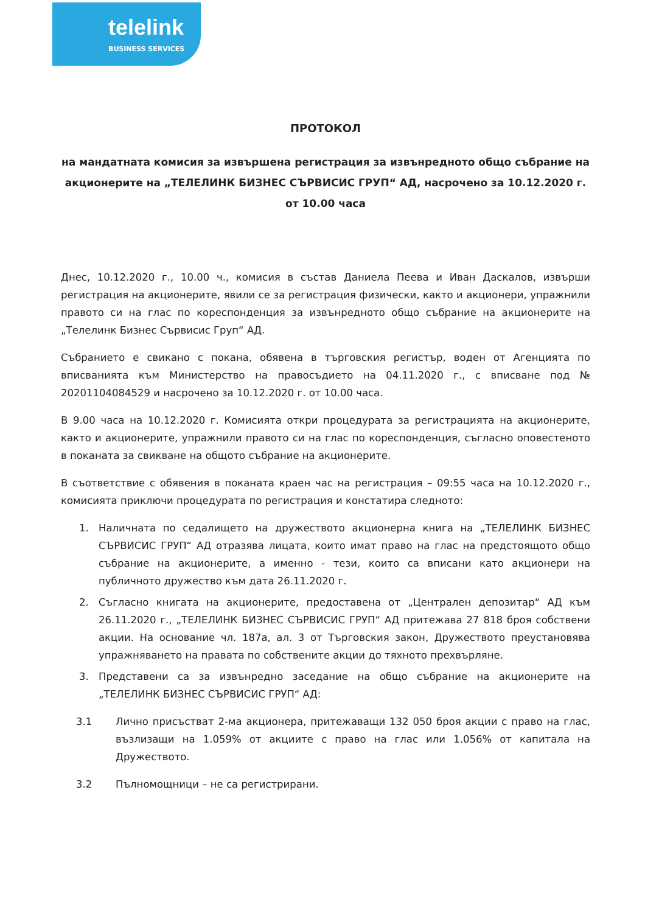telelink
BUSINESS SERVICES
ПРОТОКОЛ
на мандатната комисия за извършена регистрация за извънредното общо събрание на акционерите на „ТЕЛЕЛИНК БИЗНЕС СЪРВИСИС ГРУП“ АД, насрочено за 10.12.2020 г. от 10.00 часа
Днес, 10.12.2020 г., 10.00 ч., комисия в състав Даниела Пеева и Иван Даскалов, извърши регистрация на акционерите, явили се за регистрация физически, както и акционери, упражнили правото си на глас по кореспонденция за извънредното общо събрание на акционерите на „Телелинк Бизнес Сървисис Груп“ АД.
Събранието е свикано с покана, обявена в търговския регистър, воден от Агенцията по вписванията към Министерство на правосъдието на 04.11.2020 г., с вписване под № 20201104084529 и насрочено за 10.12.2020 г. от 10.00 часа.
В 9.00 часа на 10.12.2020 г. Комисията откри процедурата за регистрацията на акционерите, както и акционерите, упражнили правото си на глас по кореспонденция, съгласно оповестеното в поканата за свикване на общото събрание на акционерите.
В съответствие с обявения в поканата краен час на регистрация – 09:55 часа на 10.12.2020 г., комисията приключи процедурата по регистрация и констатира следното:
1. Наличната по седалището на дружеството акционерна книга на „ТЕЛЕЛИНК БИЗНЕС СЪРВИСИС ГРУП“ АД отразява лицата, които имат право на глас на предстоящото общо събрание на акционерите, а именно - тези, които са вписани като акционери на публичното дружество към дата 26.11.2020 г.
2. Съгласно книгата на акционерите, предоставена от „Централен депозитар“ АД към 26.11.2020 г., „ТЕЛЕЛИНК БИЗНЕС СЪРВИСИС ГРУП“ АД притежава 27 818 броя собствени акции. На основание чл. 187а, ал. 3 от Търговския закон, Дружеството преустановява упражняването на правата по собствените акции до тяхното прехвърляне.
3. Представени са за извънредно заседание на общо събрание на акционерите на „ТЕЛЕЛИНК БИЗНЕС СЪРВИСИС ГРУП“ АД:
3.1 Лично присъстват 2-ма акционера, притежаващи 132 050 броя акции с право на глас, възлизащи на 1.059% от акциите с право на глас или 1.056% от капитала на Дружеството.
3.2 Пълномощници – не са регистрирани.